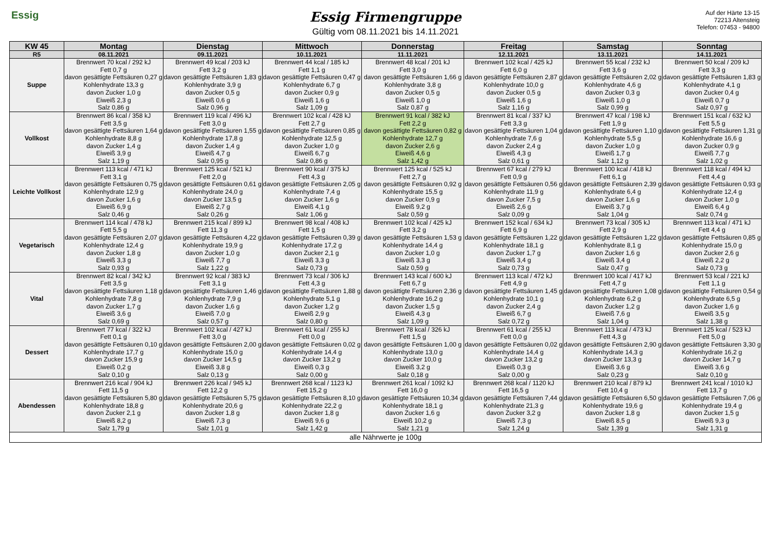Essig
Essig Firmengruppe
Gültig vom 08.11.2021 bis 14.11.2021
Auf der Härte 13-15
72213 Altensteig
Telefon: 07453 - 94800
| KW 45 | Montag | Dienstag | Mittwoch | Donnerstag | Freitag | Samstag | Sonntag |
| --- | --- | --- | --- | --- | --- | --- | --- |
| R5 | 08.11.2021 | 09.11.2021 | 10.11.2021 | 11.11.2021 | 12.11.2021 | 13.11.2021 | 14.11.2021 |
| Suppe | Brennwert 70 kcal / 292 kJ Fett 0,7 g davon gesättigte Fettsäuren 0,27 g Kohlenhydrate 13,3 g davon Zucker 1,0 g Eiweiß 2,3 g Salz 0,86 g | Brennwert 49 kcal / 203 kJ Fett 3,2 g davon gesättigte Fettsäuren 1,83 g Kohlenhydrate 3,9 g davon Zucker 0,5 g Eiweiß 0,6 g Salz 0,96 g | Brennwert 44 kcal / 185 kJ Fett 1,1 g davon gesättigte Fettsäuren 0,47 g Kohlenhydrate 6,7 g davon Zucker 0,9 g Eiweiß 1,6 g Salz 1,09 g | Brennwert 48 kcal / 201 kJ Fett 3,0 g davon gesättigte Fettsäuren 1,66 g Kohlenhydrate 3,8 g davon Zucker 0,5 g Eiweiß 1,0 g Salz 0,87 g | Brennwert 102 kcal / 425 kJ Fett 6,0 g davon gesättigte Fettsäuren 2,87 g Kohlenhydrate 10,0 g davon Zucker 0,5 g Eiweiß 1,6 g Salz 1,16 g | Brennwert 55 kcal / 232 kJ Fett 3,6 g davon gesättigte Fettsäuren 2,02 g Kohlenhydrate 4,6 g davon Zucker 0,3 g Eiweiß 1,0 g Salz 0,99 g | Brennwert 50 kcal / 209 kJ Fett 3,3 g davon gesättigte Fettsäuren 1,83 g Kohlenhydrate 4,1 g davon Zucker 0,4 g Eiweiß 0,7 g Salz 0,97 g |
| Vollkost | Brennwert 86 kcal / 358 kJ Fett 3,5 g davon gesättigte Fettsäuren 1,64 g Kohlenhydrate 8,8 g davon Zucker 1,4 g Eiweiß 3,9 g Salz 1,19 g | Brennwert 119 kcal / 496 kJ Fett 3,0 g davon gesättigte Fettsäuren 1,55 g Kohlenhydrate 17,8 g davon Zucker 1,4 g Eiweiß 4,7 g Salz 0,95 g | Brennwert 102 kcal / 428 kJ Fett 2,7 g davon gesättigte Fettsäuren 0,85 g Kohlenhydrate 12,5 g davon Zucker 1,0 g Eiweiß 6,7 g Salz 0,86 g | Brennwert 91 kcal / 382 kJ Fett 2,2 g davon gesättigte Fettsäuren 0,82 g Kohlenhydrate 12,7 g davon Zucker 2,6 g Eiweiß 4,6 g Salz 1,42 g | Brennwert 81 kcal / 337 kJ Fett 3,3 g davon gesättigte Fettsäuren 1,04 g Kohlenhydrate 7,6 g davon Zucker 2,4 g Eiweiß 4,3 g Salz 0,61 g | Brennwert 47 kcal / 198 kJ Fett 1,9 g davon gesättigte Fettsäuren 1,10 g Kohlenhydrate 5,5 g davon Zucker 1,0 g Eiweiß 1,7 g Salz 1,12 g | Brennwert 151 kcal / 632 kJ Fett 5,5 g davon gesättigte Fettsäuren 1,31 g Kohlenhydrate 16,6 g davon Zucker 0,9 g Eiweiß 7,7 g Salz 1,02 g |
| Leichte Vollkost | Brennwert 113 kcal / 471 kJ Fett 3,1 g davon gesättigte Fettsäuren 0,75 g Kohlenhydrate 12,9 g davon Zucker 1,6 g Eiweiß 6,9 g Salz 0,46 g | Brennwert 125 kcal / 521 kJ Fett 2,0 g davon gesättigte Fettsäuren 0,61 g Kohlenhydrate 24,0 g davon Zucker 13,5 g Eiweiß 2,7 g Salz 0,26 g | Brennwert 90 kcal / 375 kJ Fett 4,3 g davon gesättigte Fettsäuren 2,05 g Kohlenhydrate 7,4 g davon Zucker 1,6 g Eiweiß 4,1 g Salz 1,06 g | Brennwert 125 kcal / 525 kJ Fett 2,7 g davon gesättigte Fettsäuren 0,92 g Kohlenhydrate 15,5 g davon Zucker 0,9 g Eiweiß 9,2 g Salz 0,59 g | Brennwert 67 kcal / 279 kJ Fett 0,9 g davon gesättigte Fettsäuren 0,56 g Kohlenhydrate 11,9 g davon Zucker 7,5 g Eiweiß 2,6 g Salz 0,09 g | Brennwert 100 kcal / 418 kJ Fett 6,1 g davon gesättigte Fettsäuren 2,39 g Kohlenhydrate 6,4 g davon Zucker 1,6 g Eiweiß 3,7 g Salz 1,04 g | Brennwert 118 kcal / 494 kJ Fett 4,4 g davon gesättigte Fettsäuren 0,93 g Kohlenhydrate 12,4 g davon Zucker 1,0 g Eiweiß 6,4 g Salz 0,74 g |
| Vegetarisch | Brennwert 114 kcal / 478 kJ Fett 5,5 g davon gesättigte Fettsäuren 2,07 g Kohlenhydrate 12,4 g davon Zucker 1,8 g Eiweiß 3,3 g Salz 0,93 g | Brennwert 215 kcal / 899 kJ Fett 11,3 g davon gesättigte Fettsäuren 4,22 g Kohlenhydrate 19,9 g davon Zucker 1,0 g Eiweiß 7,7 g Salz 1,22 g | Brennwert 98 kcal / 408 kJ Fett 1,5 g davon gesättigte Fettsäuren 0,39 g Kohlenhydrate 17,2 g davon Zucker 2,1 g Eiweiß 3,3 g Salz 0,73 g | Brennwert 102 kcal / 425 kJ Fett 3,2 g davon gesättigte Fettsäuren 1,53 g Kohlenhydrate 14,4 g davon Zucker 1,0 g Eiweiß 3,3 g Salz 0,59 g | Brennwert 152 kcal / 634 kJ Fett 6,9 g davon gesättigte Fettsäuren 1,22 g Kohlenhydrate 18,1 g davon Zucker 1,7 g Eiweiß 3,4 g Salz 0,73 g | Brennwert 73 kcal / 305 kJ Fett 2,9 g davon gesättigte Fettsäuren 1,22 g Kohlenhydrate 8,1 g davon Zucker 1,6 g Eiweiß 3,4 g Salz 0,47 g | Brennwert 113 kcal / 471 kJ Fett 4,4 g davon gesättigte Fettsäuren 0,85 g Kohlenhydrate 15,0 g davon Zucker 2,6 g Eiweiß 2,2 g Salz 0,73 g |
| Vital | Brennwert 82 kcal / 342 kJ Fett 3,5 g davon gesättigte Fettsäuren 1,18 g Kohlenhydrate 7,8 g davon Zucker 1,7 g Eiweiß 3,6 g Salz 0,69 g | Brennwert 92 kcal / 383 kJ Fett 3,1 g davon gesättigte Fettsäuren 1,46 g Kohlenhydrate 7,9 g davon Zucker 1,6 g Eiweiß 7,0 g Salz 0,57 g | Brennwert 73 kcal / 306 kJ Fett 4,3 g davon gesättigte Fettsäuren 1,88 g Kohlenhydrate 5,1 g davon Zucker 1,2 g Eiweiß 2,9 g Salz 0,80 g | Brennwert 143 kcal / 600 kJ Fett 6,7 g davon gesättigte Fettsäuren 2,36 g Kohlenhydrate 16,2 g davon Zucker 1,5 g Eiweiß 4,3 g Salz 1,09 g | Brennwert 113 kcal / 472 kJ Fett 4,9 g davon gesättigte Fettsäuren 1,45 g Kohlenhydrate 10,1 g davon Zucker 2,4 g Eiweiß 6,7 g Salz 0,72 g | Brennwert 100 kcal / 417 kJ Fett 4,7 g davon gesättigte Fettsäuren 1,08 g Kohlenhydrate 6,2 g davon Zucker 1,2 g Eiweiß 7,6 g Salz 1,04 g | Brennwert 53 kcal / 221 kJ Fett 1,1 g davon gesättigte Fettsäuren 0,54 g Kohlenhydrate 6,5 g davon Zucker 1,6 g Eiweiß 3,5 g Salz 1,38 g |
| Dessert | Brennwert 77 kcal / 322 kJ Fett 0,1 g davon gesättigte Fettsäuren 0,10 g Kohlenhydrate 17,7 g davon Zucker 15,9 g Eiweiß 0,2 g Salz 0,10 g | Brennwert 102 kcal / 427 kJ Fett 3,0 g davon gesättigte Fettsäuren 2,00 g Kohlenhydrate 15,0 g davon Zucker 14,5 g Eiweiß 3,8 g Salz 0,13 g | Brennwert 61 kcal / 255 kJ Fett 0,0 g davon gesättigte Fettsäuren 0,02 g Kohlenhydrate 14,4 g davon Zucker 13,2 g Eiweiß 0,3 g Salz 0,00 g | Brennwert 78 kcal / 326 kJ Fett 1,5 g davon gesättigte Fettsäuren 1,00 g Kohlenhydrate 13,0 g davon Zucker 10,0 g Eiweiß 3,2 g Salz 0,18 g | Brennwert 61 kcal / 255 kJ Fett 0,0 g davon gesättigte Fettsäuren 0,02 g Kohlenhydrate 14,4 g davon Zucker 13,2 g Eiweiß 0,3 g Salz 0,00 g | Brennwert 113 kcal / 473 kJ Fett 4,3 g davon gesättigte Fettsäuren 2,90 g Kohlenhydrate 14,3 g davon Zucker 13,3 g Eiweiß 3,6 g Salz 0,23 g | Brennwert 125 kcal / 523 kJ Fett 5,0 g davon gesättigte Fettsäuren 3,30 g Kohlenhydrate 16,2 g davon Zucker 14,7 g Eiweiß 3,6 g Salz 0,10 g |
| Abendessen | Brennwert 216 kcal / 904 kJ Fett 11,5 g davon gesättigte Fettsäuren 5,80 g Kohlenhydrate 18,8 g davon Zucker 2,1 g Eiweiß 8,2 g Salz 1,79 g | Brennwert 226 kcal / 945 kJ Fett 12,2 g davon gesättigte Fettsäuren 5,75 g Kohlenhydrate 20,6 g davon Zucker 1,8 g Eiweiß 7,3 g Salz 1,01 g | Brennwert 268 kcal / 1123 kJ Fett 15,2 g davon gesättigte Fettsäuren 8,10 g Kohlenhydrate 22,2 g davon Zucker 1,8 g Eiweiß 9,6 g Salz 1,42 g | Brennwert 261 kcal / 1092 kJ Fett 16,0 g davon gesättigte Fettsäuren 10,34 g Kohlenhydrate 18,1 g davon Zucker 1,6 g Eiweiß 10,2 g Salz 1,21 g | Brennwert 268 kcal / 1120 kJ Fett 16,5 g davon gesättigte Fettsäuren 7,44 g Kohlenhydrate 21,3 g davon Zucker 3,2 g Eiweiß 7,3 g Salz 1,24 g | Brennwert 210 kcal / 879 kJ Fett 10,4 g davon gesättigte Fettsäuren 6,50 g Kohlenhydrate 19,6 g davon Zucker 1,8 g Eiweiß 8,5 g Salz 1,39 g | Brennwert 241 kcal / 1010 kJ Fett 13,7 g davon gesättigte Fettsäuren 7,06 g Kohlenhydrate 19,4 g davon Zucker 1,5 g Eiweiß 9,3 g Salz 1,31 g |
| alle Nährwerte je 100g | | | | | | | |